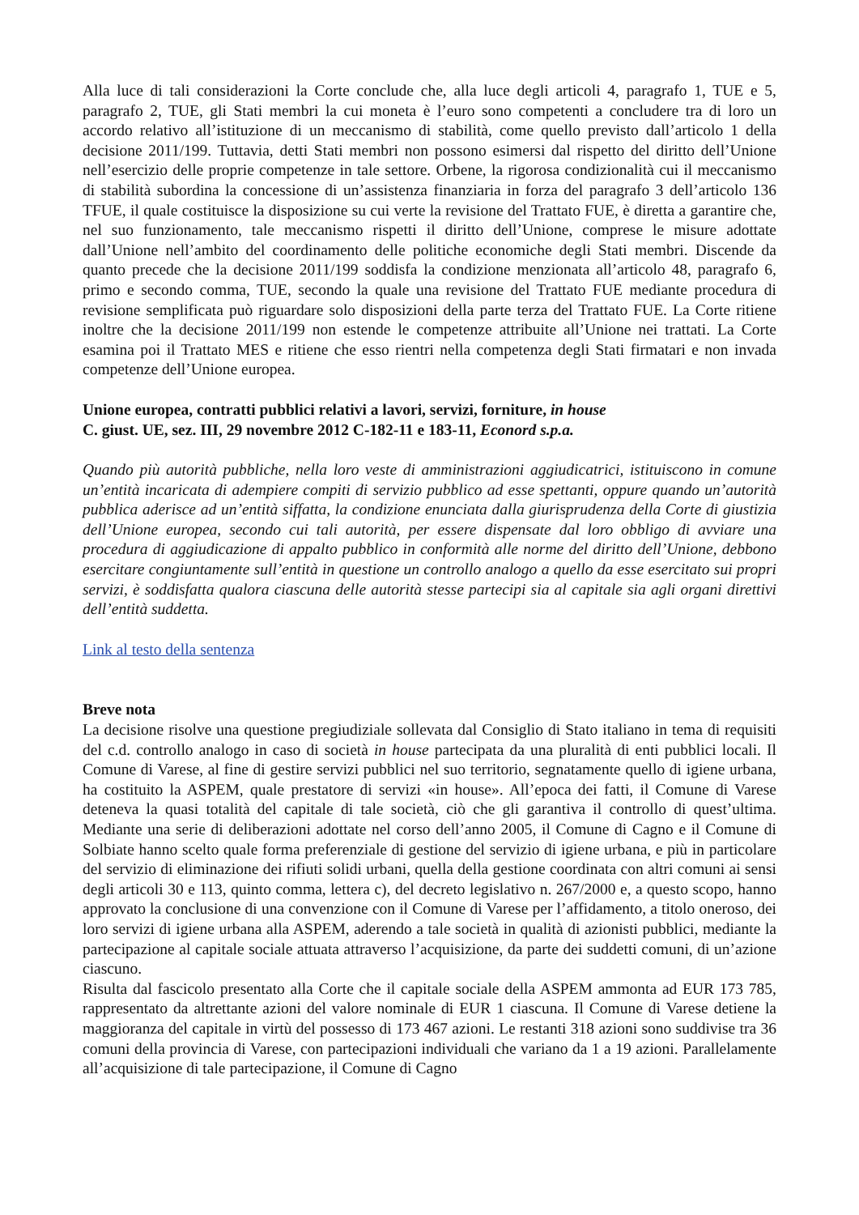Alla luce di tali considerazioni la Corte conclude che, alla luce degli articoli 4, paragrafo 1, TUE e 5, paragrafo 2, TUE, gli Stati membri la cui moneta è l’euro sono competenti a concludere tra di loro un accordo relativo all’istituzione di un meccanismo di stabilità, come quello previsto dall’articolo 1 della decisione 2011/199. Tuttavia, detti Stati membri non possono esimersi dal rispetto del diritto dell’Unione nell’esercizio delle proprie competenze in tale settore. Orbene, la rigorosa condizionalità cui il meccanismo di stabilità subordina la concessione di un’assistenza finanziaria in forza del paragrafo 3 dell’articolo 136 TFUE, il quale costituisce la disposizione su cui verte la revisione del Trattato FUE, è diretta a garantire che, nel suo funzionamento, tale meccanismo rispetti il diritto dell’Unione, comprese le misure adottate dall’Unione nell’ambito del coordinamento delle politiche economiche degli Stati membri. Discende da quanto precede che la decisione 2011/199 soddisfa la condizione menzionata all’articolo 48, paragrafo 6, primo e secondo comma, TUE, secondo la quale una revisione del Trattato FUE mediante procedura di revisione semplificata può riguardare solo disposizioni della parte terza del Trattato FUE. La Corte ritiene inoltre che la decisione 2011/199 non estende le competenze attribuite all’Unione nei trattati. La Corte esamina poi il Trattato MES e ritiene che esso rientri nella competenza degli Stati firmatari e non invada competenze dell’Unione europea.
Unione europea, contratti pubblici relativi a lavori, servizi, forniture, in house
C. giust. UE, sez. III, 29 novembre 2012 C-182-11 e 183-11, Econord s.p.a.
Quando più autorità pubbliche, nella loro veste di amministrazioni aggiudicatrici, istituiscono in comune un’entità incaricata di adempiere compiti di servizio pubblico ad esse spettanti, oppure quando un’autorità pubblica aderisce ad un’entità siffatta, la condizione enunciata dalla giurisprudenza della Corte di giustizia dell’Unione europea, secondo cui tali autorità, per essere dispensate dal loro obbligo di avviare una procedura di aggiudicazione di appalto pubblico in conformità alle norme del diritto dell’Unione, debbono esercitare congiuntamente sull’entità in questione un controllo analogo a quello da esse esercitato sui propri servizi, è soddisfatta qualora ciascuna delle autorità stesse partecipi sia al capitale sia agli organi direttivi dell’entità suddetta.
Link al testo della sentenza
Breve nota
La decisione risolve una questione pregiudiziale sollevata dal Consiglio di Stato italiano in tema di requisiti del c.d. controllo analogo in caso di società in house partecipata da una pluralità di enti pubblici locali. Il Comune di Varese, al fine di gestire servizi pubblici nel suo territorio, segnatamente quello di igiene urbana, ha costituito la ASPEM, quale prestatore di servizi «in house». All’epoca dei fatti, il Comune di Varese deteneva la quasi totalità del capitale di tale società, ciò che gli garantiva il controllo di quest’ultima. Mediante una serie di deliberazioni adottate nel corso dell’anno 2005, il Comune di Cagno e il Comune di Solbiate hanno scelto quale forma preferenziale di gestione del servizio di igiene urbana, e più in particolare del servizio di eliminazione dei rifiuti solidi urbani, quella della gestione coordinata con altri comuni ai sensi degli articoli 30 e 113, quinto comma, lettera c), del decreto legislativo n. 267/2000 e, a questo scopo, hanno approvato la conclusione di una convenzione con il Comune di Varese per l’affidamento, a titolo oneroso, dei loro servizi di igiene urbana alla ASPEM, aderendo a tale società in qualità di azionisti pubblici, mediante la partecipazione al capitale sociale attuata attraverso l’acquisizione, da parte dei suddetti comuni, di un’azione ciascuno.
Risulta dal fascicolo presentato alla Corte che il capitale sociale della ASPEM ammonta ad EUR 173 785, rappresentato da altrettante azioni del valore nominale di EUR 1 ciascuna. Il Comune di Varese detiene la maggioranza del capitale in virtù del possesso di 173 467 azioni. Le restanti 318 azioni sono suddivise tra 36 comuni della provincia di Varese, con partecipazioni individuali che variano da 1 a 19 azioni. Parallelamente all’acquisizione di tale partecipazione, il Comune di Cagno